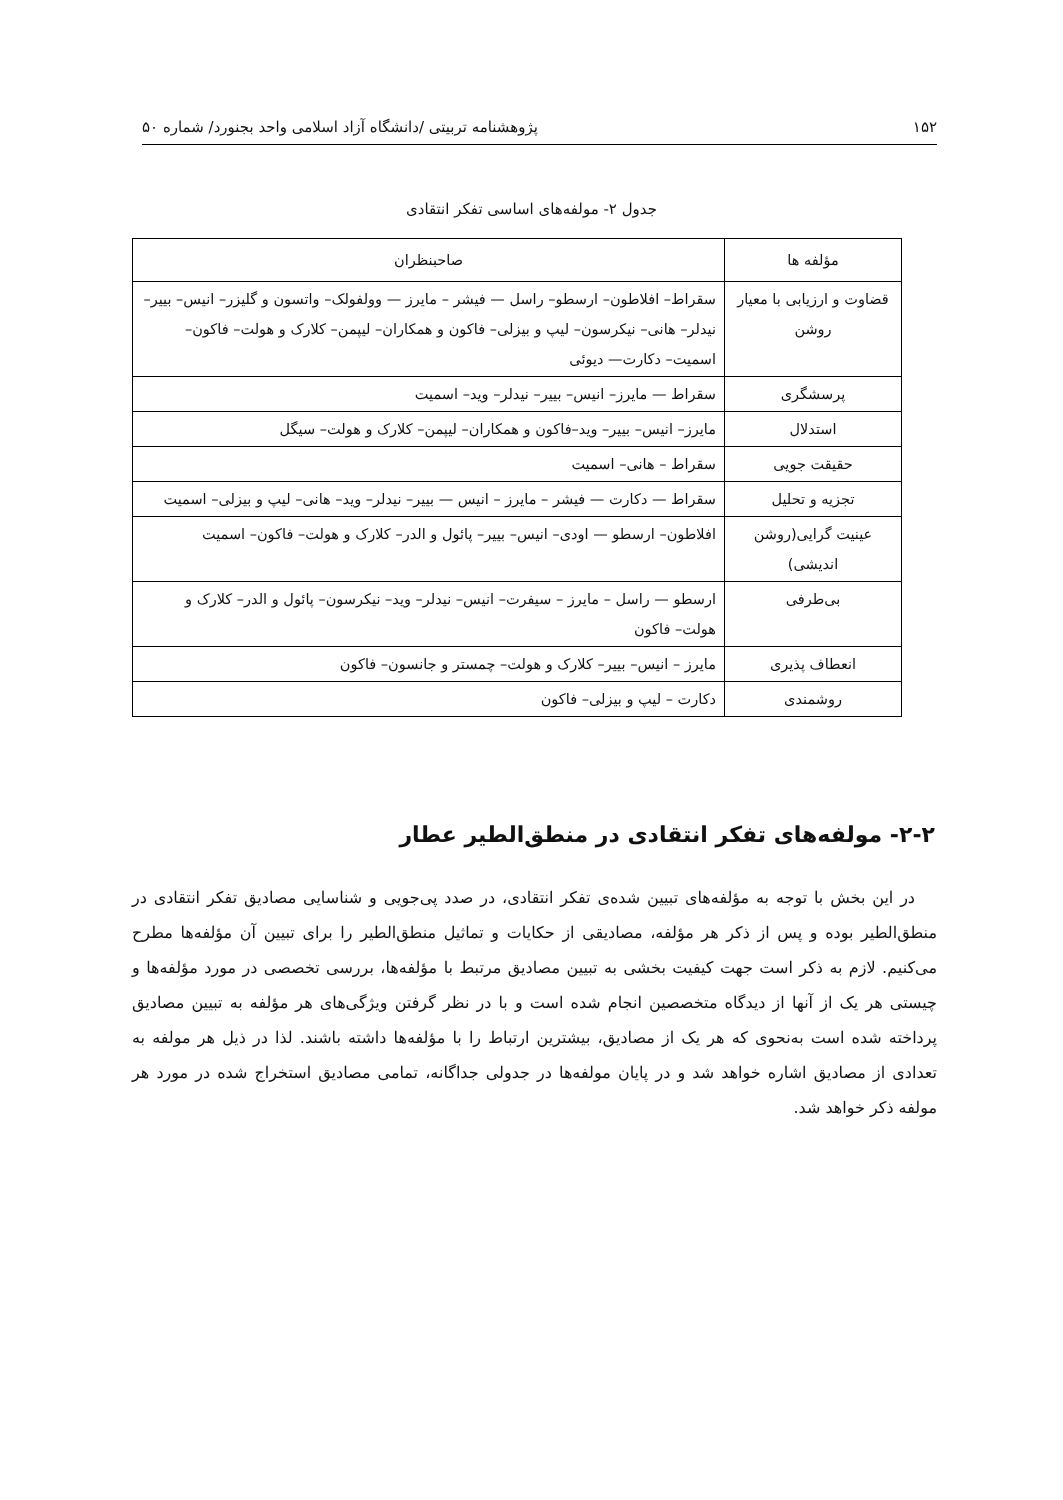۱۵۲ پژوهشنامه تربیتی /دانشگاه آزاد اسلامی واحد بجنورد/ شماره ۵۰
جدول ۲- مولفه‌های اساسی تفکر انتقادی
| مؤلفه ها | صاحبنظران |
| --- | --- |
| قضاوت و ارزیابی با معیار روشن | سقراط– افلاطون– ارسطو– راسل — فیشر – مایرز — وولفولک– واتسون و گلیزر– انیس– بییر– نیدلر– هانی– نیکرسون– لیپ و بیزلی– فاکون و همکاران– لیپمن– کلارک و هولت– فاکون– اسمیت– دکارت— دیوئی |
| پرسشگری | سقراط — مایرز– انیس– بییر– نیدلر– وید– اسمیت |
| استدلال | مایرز– انیس– بییر– وید–فاکون و همکاران– لیپمن– کلارک و هولت– سیگل |
| حقیقت جویی | سقراط – هانی– اسمیت |
| تجزیه و تحلیل | سقراط — دکارت — فیشر – مایرز – انیس — بییر– نیدلر– وید– هانی– لیپ و بیزلی– اسمیت |
| عینیت گرایی(روشن اندیشی) | افلاطون– ارسطو — اودی– انیس– بییر– پائول و الدر– کلارک و هولت– فاکون– اسمیت |
| بی‌طرفی | ارسطو — راسل – مایرز – سیفرت– انیس– نیدلر– وید– نیکرسون– پائول و الدر– کلارک و هولت– فاکون |
| انعطاف پذیری | مایرز – انیس– بییر– کلارک و هولت– چمستر و جانسون– فاکون |
| روشمندی | دکارت – لیپ و بیزلی– فاکون |
۲-۲- مولفه‌های تفکر انتقادی در منطق‌الطیر عطار
در این بخش با توجه به مؤلفه‌های تبیین شده‌ی تفکر انتقادی، در صدد پی‌جویی و شناسایی مصادیق تفکر انتقادی در منطق‌الطیر بوده و پس از ذکر هر مؤلفه، مصادیقی از حکایات و تماثیل منطق‌الطیر را برای تبیین آن مؤلفه‌ها مطرح می‌کنیم. لازم به ذکر است جهت کیفیت بخشی به تبیین مصادیق مرتبط با مؤلفه‌ها، بررسی تخصصی در مورد مؤلفه‌ها و چیستی هر یک از آنها از دیدگاه متخصصین انجام شده است و با در نظر گرفتن ویژگی‌های هر مؤلفه به تبیین مصادیق پرداخته شده است به‌نحوی که هر یک از مصادیق، بیشترین ارتباط را با مؤلفه‌ها داشته باشند. لذا در ذیل هر مولفه به تعدادی از مصادیق اشاره خواهد شد و در پایان مولفه‌ها در جدولی جداگانه، تمامی مصادیق استخراج شده در مورد هر مولفه ذکر خواهد شد.